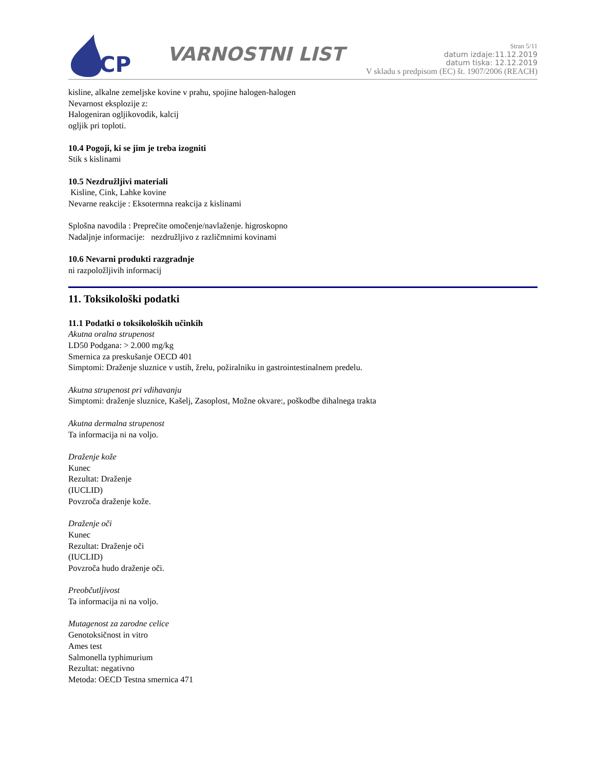ECP
VARNOSTNI LIST
Stran 5/11
datum izdaje:11.12.2019
datum tiska: 12.12.2019
V skladu s predpisom (EC) št. 1907/2006 (REACH)
kisline, alkalne zemeljske kovine v prahu, spojine halogen-halogen
Nevarnost eksplozije z:
Halogeniran ogljikovodik, kalcij
ogljik pri toploti.
10.4 Pogoji, ki se jim je treba izogniti
Stik s kislinami
10.5 Nezdružljivi materiali
Kisline, Cink, Lahke kovine
Nevarne reakcije : Eksotermna reakcija z kislinami
Splošna navodila : Preprečite omočenje/navlaženje. higroskopno
Nadaljnje informacije: nezdružljivo z različmnimi kovinami
10.6 Nevarni produkti razgradnje
ni razpoložljivih informacij
11. Toksikološki podatki
11.1 Podatki o toksikoloških učinkih
Akutna oralna strupenost
LD50 Podgana: > 2.000 mg/kg
Smernica za preskušanje OECD 401
Simptomi: Draženje sluznice v ustih, žrelu, požiralniku in gastrointestinalnem predelu.
Akutna strupenost pri vdihavanju
Simptomi: draženje sluznice, Kašelj, Zasoplost, Možne okvare:, poškodbe dihalnega trakta
Akutna dermalna strupenost
Ta informacija ni na voljo.
Draženje kože
Kunec
Rezultat: Draženje
(IUCLID)
Povzroča draženje kože.
Draženje oči
Kunec
Rezultat: Draženje oči
(IUCLID)
Povzroča hudo draženje oči.
Preobčutljivost
Ta informacija ni na voljo.
Mutagenost za zarodne celice
Genotoksičnost in vitro
Ames test
Salmonella typhimurium
Rezultat: negativno
Metoda: OECD Testna smernica 471